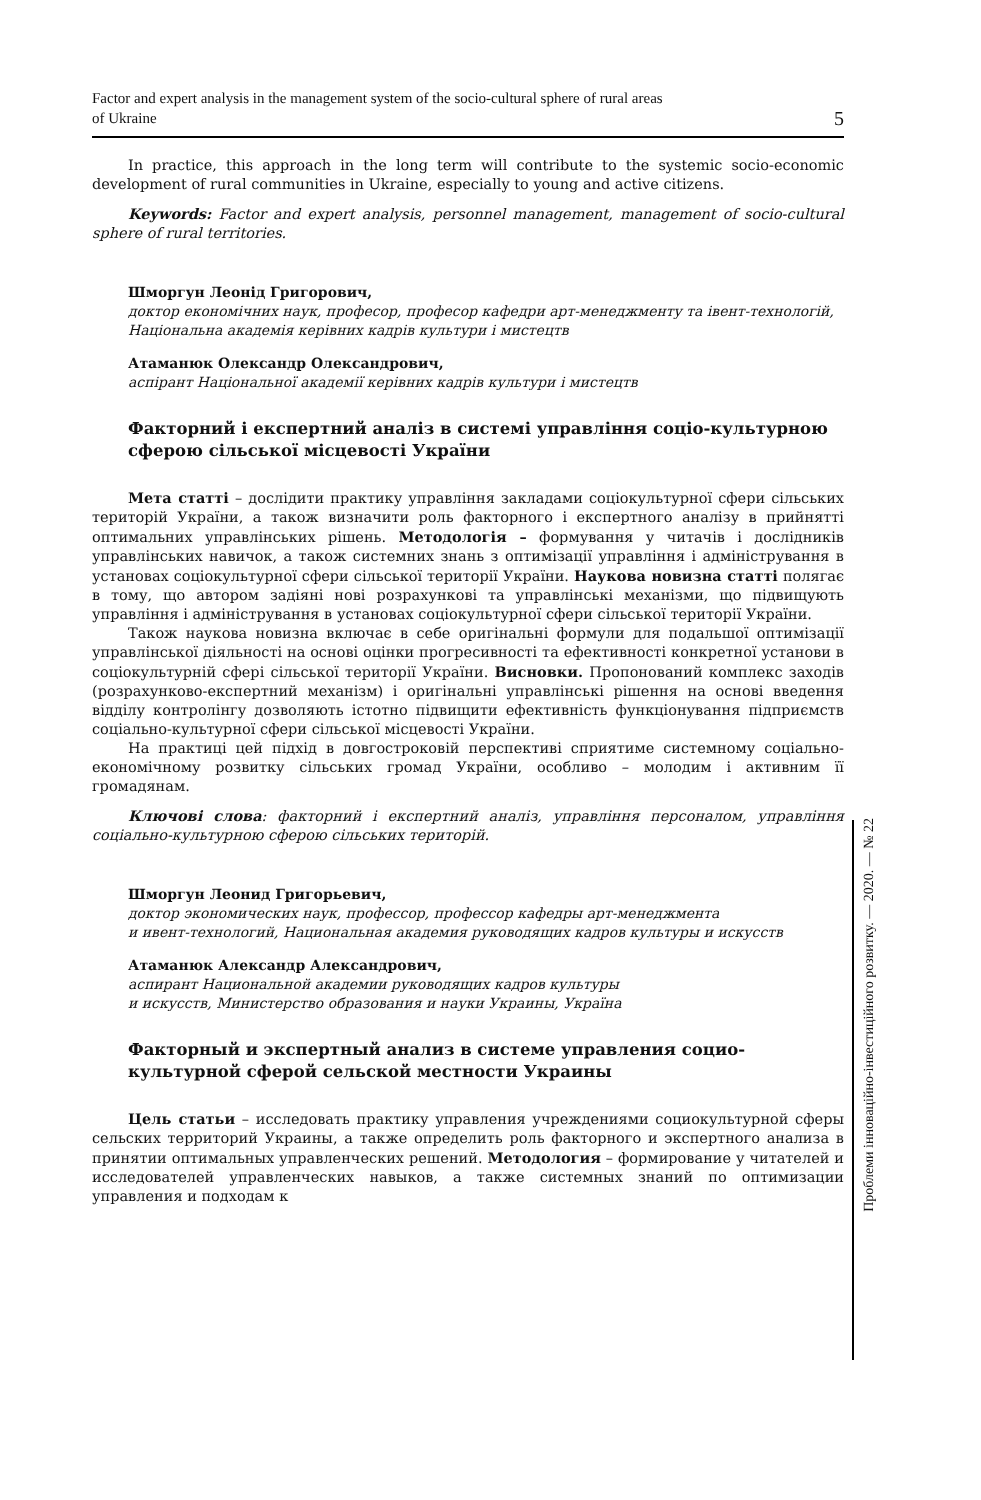Factor and expert analysis in the management system of the socio-cultural sphere of rural areas
of Ukraine 5
In practice, this approach in the long term will contribute to the systemic socio-economic development of rural communities in Ukraine, especially to young and active citizens.
Keywords: Factor and expert analysis, personnel management, management of socio-cultural sphere of rural territories.
Шморгун Леонід Григорович,
доктор економічних наук, професор, професор кафедри арт-менеджменту та івент-технологій, Національна академія керівних кадрів культури і мистецтв
Атаманюк Олександр Олександрович,
аспірант Національної академії керівних кадрів культури і мистецтв
Факторний і експертний аналіз в системі управління соціо-культурною сферою сільської місцевості України
Мета статті – дослідити практику управління закладами соціокультурної сфери сільських територій України, а також визначити роль факторного і експертного аналізу в прийнятті оптимальних управлінських рішень. Методологія – формування у читачів і дослідників управлінських навичок, а також системних знань з оптимізації управління і адміністрування в установах соціокультурної сфери сільської території України. Наукова новизна статті полягає в тому, що автором задіяні нові розрахункові та управлінські механізми, що підвищують управління і адміністрування в установах соціокультурної сфери сільської території України.
Також наукова новизна включає в себе оригінальні формули для подальшої оптимізації управлінської діяльності на основі оцінки прогресивності та ефективності конкретної установи в соціокультурній сфері сільської території України. Висновки. Пропонований комплекс заходів (розрахунково-експертний механізм) і оригінальні управлінські рішення на основі введення відділу контролінгу дозволяють істотно підвищити ефективність функціонування підприємств соціально-культурної сфери сільської місцевості України.
На практиці цей підхід в довгостроковій перспективі сприятиме системному соціально-економічному розвитку сільських громад України, особливо – молодим і активним її громадянам.
Ключові слова: факторний і експертний аналіз, управління персоналом, управління соціально-культурною сферою сільських територій.
Шморгун Леонид Григорьевич,
доктор экономических наук, профессор, профессор кафедры арт-менеджмента
и ивент-технологий, Национальная академия руководящих кадров культуры и искусств
Атаманюк Александр Александрович,
аспирант Национальной академии руководящих кадров культуры
и искусств, Министерство образования и науки Украины, Україна
Факторный и экспертный анализ в системе управления социо-культурной сферой сельской местности Украины
Цель статьи – исследовать практику управления учреждениями социокультурной сферы сельских территорий Украины, а также определить роль факторного и экспертного анализа в принятии оптимальных управленческих решений. Методология – формирование у читателей и исследователей управленческих навыков, а также системных знаний по оптимизации управления и подходам к
Проблеми інноваційно-інвестиційного розвитку. — 2020. — № 22